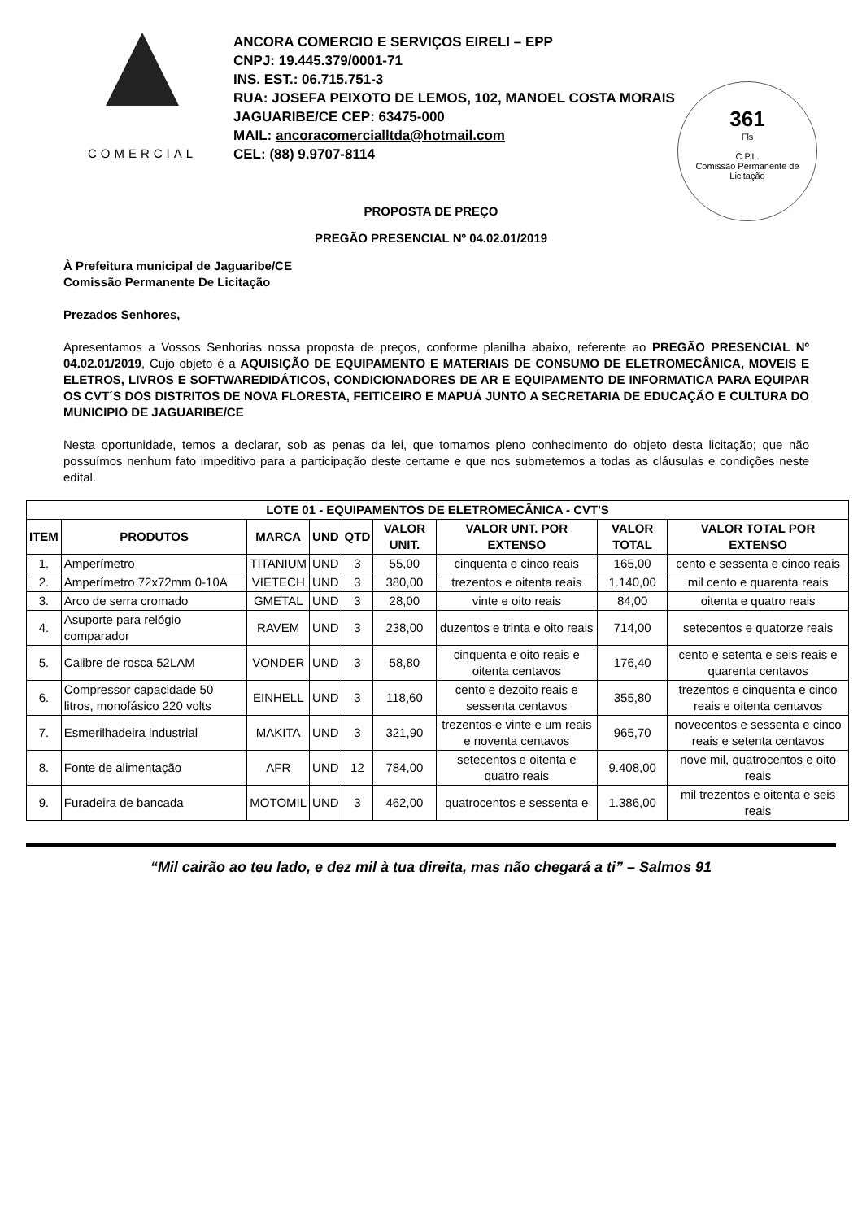COMERCIAL
ANCORA COMERCIO E SERVIÇOS EIRELI – EPP
CNPJ: 19.445.379/0001-71
INS. EST.: 06.715.751-3
RUA: JOSEFA PEIXOTO DE LEMOS, 102, MANOEL COSTA MORAIS
JAGUARIBE/CE CEP: 63475-000
MAIL: ancoracomercialltda@hotmail.com
CEL: (88) 9.9707-8114
361
Fls
C.P.L.
Comissão Permanente de Licitação
PROPOSTA DE PREÇO
PREGÃO PRESENCIAL Nº 04.02.01/2019
À Prefeitura municipal de Jaguaribe/CE
Comissão Permanente De Licitação
Prezados Senhores,
Apresentamos a Vossos Senhorias nossa proposta de preços, conforme planilha abaixo, referente ao PREGÃO PRESENCIAL Nº 04.02.01/2019, Cujo objeto é a AQUISIÇÃO DE EQUIPAMENTO E MATERIAIS DE CONSUMO DE ELETROMECÂNICA, MOVEIS E ELETROS, LIVROS E SOFTWAREDIDÁTICOS, CONDICIONADORES DE AR E EQUIPAMENTO DE INFORMATICA PARA EQUIPAR OS CVT´S DOS DISTRITOS DE NOVA FLORESTA, FEITICEIRO E MAPUÁ JUNTO A SECRETARIA DE EDUCAÇÃO E CULTURA DO MUNICIPIO DE JAGUARIBE/CE
Nesta oportunidade, temos a declarar, sob as penas da lei, que tomamos pleno conhecimento do objeto desta licitação; que não possuímos nenhum fato impeditivo para a participação deste certame e que nos submetemos a todas as cláusulas e condições neste edital.
| LOTE 01 - EQUIPAMENTOS DE ELETROMECÂNICA - CVT'S | | | | | | | | |
| --- | --- | --- | --- | --- | --- | --- | --- | --- |
| ITEM | PRODUTOS | MARCA | UND | QTD | VALOR UNIT. | VALOR UNT. POR EXTENSO | VALOR TOTAL | VALOR TOTAL POR EXTENSO |
| 1. | Amperímetro | TITANIUM | UND | 3 | 55,00 | cinquenta e cinco reais | 165,00 | cento e sessenta e cinco reais |
| 2. | Amperímetro 72x72mm 0-10A | VIETECH | UND | 3 | 380,00 | trezentos e oitenta reais | 1.140,00 | mil cento e quarenta reais |
| 3. | Arco de serra cromado | GMETAL | UND | 3 | 28,00 | vinte e oito reais | 84,00 | oitenta e quatro reais |
| 4. | Asuporte para relógio comparador | RAVEM | UND | 3 | 238,00 | duzentos e trinta e oito reais | 714,00 | setecentos e quatorze reais |
| 5. | Calibre de rosca 52LAM | VONDER | UND | 3 | 58,80 | cinquenta e oito reais e oitenta centavos | 176,40 | cento e setenta e seis reais e quarenta centavos |
| 6. | Compressor capacidade 50 litros, monofásico 220 volts | EINHELL | UND | 3 | 118,60 | cento e dezoito reais e sessenta centavos | 355,80 | trezentos e cinquenta e cinco reais e oitenta centavos |
| 7. | Esmerilhadeira industrial | MAKITA | UND | 3 | 321,90 | trezentos e vinte e um reais e noventa centavos | 965,70 | novecentos e sessenta e cinco reais e setenta centavos |
| 8. | Fonte de alimentação | AFR | UND | 12 | 784,00 | setecentos e oitenta e quatro reais | 9.408,00 | nove mil, quatrocentos e oito reais |
| 9. | Furadeira de bancada | MOTOMIL | UND | 3 | 462,00 | quatrocentos e sessenta e | 1.386,00 | mil trezentos e oitenta e seis reais |
“Mil cairão ao teu lado, e dez mil à tua direita, mas não chegará a ti” – Salmos 91